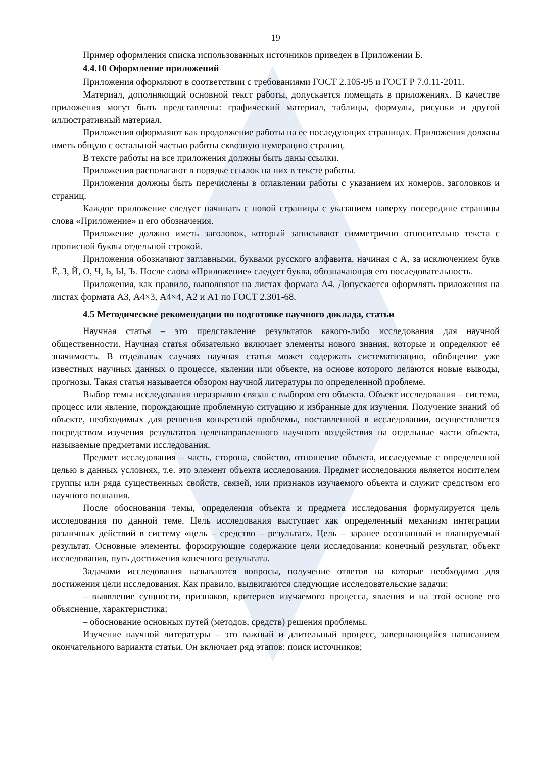19
Пример оформления списка использованных источников приведен в Приложении Б.
4.4.10 Оформление приложений
Приложения оформляют в соответствии с требованиями ГОСТ 2.105-95 и ГОСТ Р 7.0.11-2011.
Материал, дополняющий основной текст работы, допускается помещать в приложениях. В качестве приложения могут быть представлены: графический материал, таблицы, формулы, рисунки и другой иллюстративный материал.
Приложения оформляют как продолжение работы на ее последующих страницах. Приложения должны иметь общую с остальной частью работы сквозную нумерацию страниц.
В тексте работы на все приложения должны быть даны ссылки.
Приложения располагают в порядке ссылок на них в тексте работы.
Приложения должны быть перечислены в оглавлении работы с указанием их номеров, заголовков и страниц.
Каждое приложение следует начинать с новой страницы с указанием наверху посередине страницы слова «Приложение» и его обозначения.
Приложение должно иметь заголовок, который записывают симметрично относительно текста с прописной буквы отдельной строкой.
Приложения обозначают заглавными, буквами русского алфавита, начиная с А, за исключением букв Ё, З, Й, О, Ч, Ь, Ы, Ъ. После слова «Приложение» следует буква, обозначающая его последовательность.
Приложения, как правило, выполняют на листах формата А4. Допускается оформлять приложения на листах формата А3, А4×3, А4×4, А2 и А1 по ГОСТ 2.301-68.
4.5 Методические рекомендации по подготовке научного доклада, статьи
Научная статья – это представление результатов какого-либо исследования для научной общественности. Научная статья обязательно включает элементы нового знания, которые и определяют её значимость. В отдельных случаях научная статья может содержать систематизацию, обобщение уже известных научных данных о процессе, явлении или объекте, на основе которого делаются новые выводы, прогнозы. Такая статья называется обзором научной литературы по определенной проблеме.
Выбор темы исследования неразрывно связан с выбором его объекта. Объект исследования – система, процесс или явление, порождающие проблемную ситуацию и избранные для изучения. Получение знаний об объекте, необходимых для решения конкретной проблемы, поставленной в исследовании, осуществляется посредством изучения результатов целенаправленного научного воздействия на отдельные части объекта, называемые предметами исследования.
Предмет исследования – часть, сторона, свойство, отношение объекта, исследуемые с определенной целью в данных условиях, т.е. это элемент объекта исследования. Предмет исследования является носителем группы или ряда существенных свойств, связей, или признаков изучаемого объекта и служит средством его научного познания.
После обоснования темы, определения объекта и предмета исследования формулируется цель исследования по данной теме. Цель исследования выступает как определенный механизм интеграции различных действий в систему «цель – средство – результат». Цель – заранее осознанный и планируемый результат. Основные элементы, формирующие содержание цели исследования: конечный результат, объект исследования, путь достижения конечного результата.
Задачами исследования называются вопросы, получение ответов на которые необходимо для достижения цели исследования. Как правило, выдвигаются следующие исследовательские задачи:
– выявление сущности, признаков, критериев изучаемого процесса, явления и на этой основе его объяснение, характеристика;
– обоснование основных путей (методов, средств) решения проблемы.
Изучение научной литературы – это важный и длительный процесс, завершающийся написанием окончательного варианта статьи. Он включает ряд этапов: поиск источников;